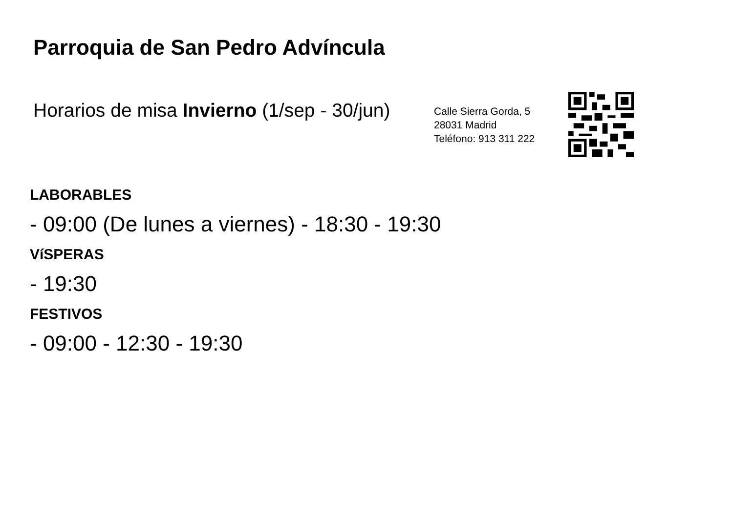Parroquia de San Pedro Advíncula
Horarios de misa Invierno (1/sep - 30/jun)
Calle Sierra Gorda, 5
28031 Madrid
Teléfono: 913 311 222
LABORABLES
- 09:00 (De lunes a viernes) - 18:30 - 19:30
VíSPERAS
- 19:30
FESTIVOS
- 09:00 - 12:30 - 19:30